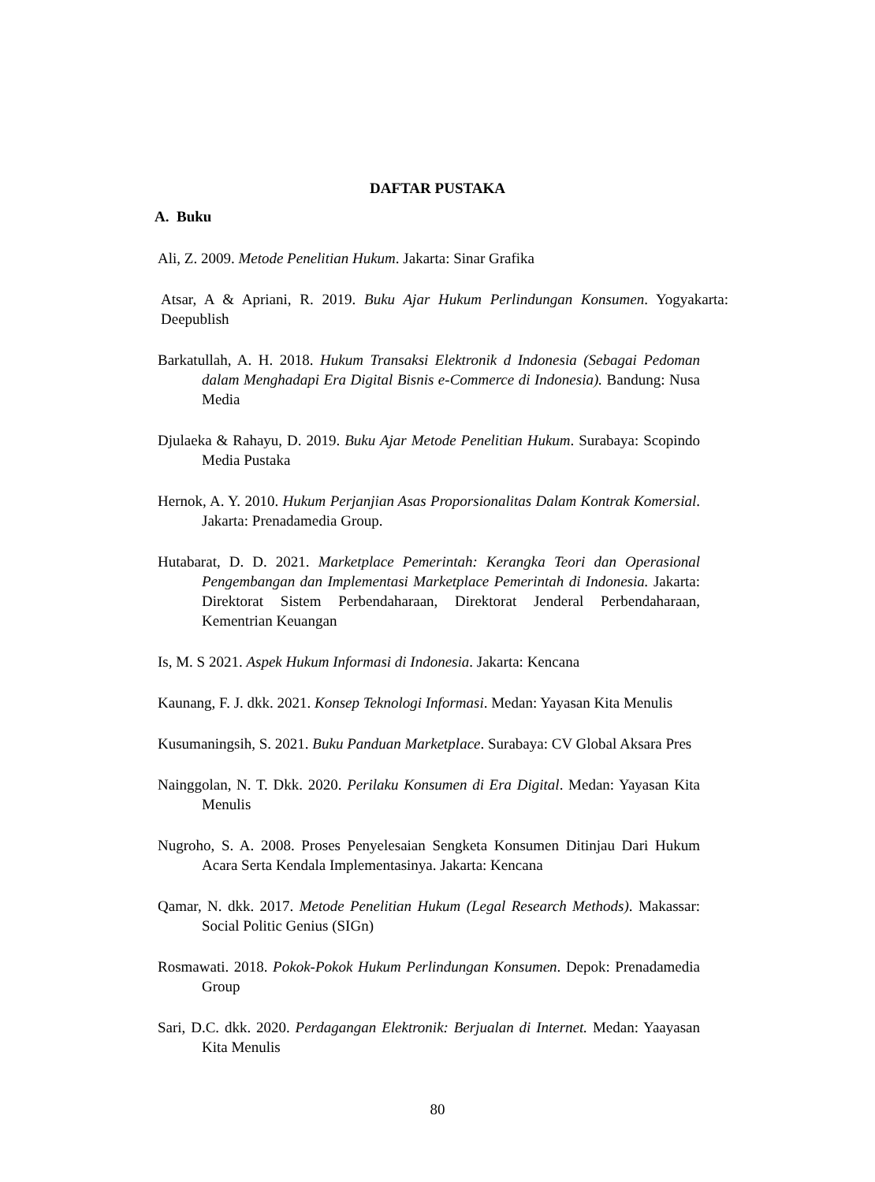DAFTAR PUSTAKA
A. Buku
Ali, Z. 2009. Metode Penelitian Hukum. Jakarta: Sinar Grafika
Atsar, A & Apriani, R. 2019. Buku Ajar Hukum Perlindungan Konsumen. Yogyakarta: Deepublish
Barkatullah, A. H. 2018. Hukum Transaksi Elektronik d Indonesia (Sebagai Pedoman dalam Menghadapi Era Digital Bisnis e-Commerce di Indonesia). Bandung: Nusa Media
Djulaeka & Rahayu, D. 2019. Buku Ajar Metode Penelitian Hukum. Surabaya: Scopindo Media Pustaka
Hernok, A. Y. 2010. Hukum Perjanjian Asas Proporsionalitas Dalam Kontrak Komersial. Jakarta: Prenadamedia Group.
Hutabarat, D. D. 2021. Marketplace Pemerintah: Kerangka Teori dan Operasional Pengembangan dan Implementasi Marketplace Pemerintah di Indonesia. Jakarta: Direktorat Sistem Perbendaharaan, Direktorat Jenderal Perbendaharaan, Kementrian Keuangan
Is, M. S 2021. Aspek Hukum Informasi di Indonesia. Jakarta: Kencana
Kaunang, F. J. dkk. 2021. Konsep Teknologi Informasi. Medan: Yayasan Kita Menulis
Kusumaningsih, S. 2021. Buku Panduan Marketplace. Surabaya: CV Global Aksara Pres
Nainggolan, N. T. Dkk. 2020. Perilaku Konsumen di Era Digital. Medan: Yayasan Kita Menulis
Nugroho, S. A. 2008. Proses Penyelesaian Sengketa Konsumen Ditinjau Dari Hukum Acara Serta Kendala Implementasinya. Jakarta: Kencana
Qamar, N. dkk. 2017. Metode Penelitian Hukum (Legal Research Methods). Makassar: Social Politic Genius (SIGn)
Rosmawati. 2018. Pokok-Pokok Hukum Perlindungan Konsumen. Depok: Prenadamedia Group
Sari, D.C. dkk. 2020. Perdagangan Elektronik: Berjualan di Internet. Medan: Yaayasan Kita Menulis
80